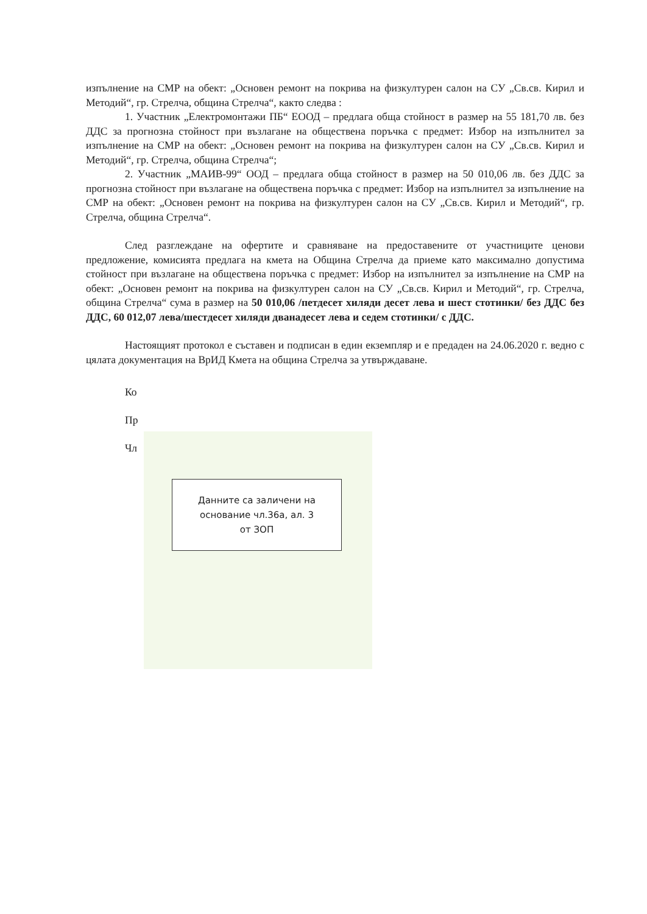изпълнение на СМР на обект: „Основен ремонт на покрива на физкултурен салон на СУ „Св.св. Кирил и Методий“, гр. Стрелча, община Стрелча“, както следва :
1. Участник „Електромонтажи ПБ“ ЕООД – предлага обща стойност в размер на 55 181,70 лв. без ДДС за прогнозна стойност при възлагане на обществена поръчка с предмет: Избор на изпълнител за изпълнение на СМР на обект: „Основен ремонт на покрива на физкултурен салон на СУ „Св.св. Кирил и Методий“, гр. Стрелча, община Стрелча“;
2. Участник „МАИВ-99“ ООД – предлага обща стойност в размер на 50 010,06 лв. без ДДС за прогнозна стойност при възлагане на обществена поръчка с предмет: Избор на изпълнител за изпълнение на СМР на обект: „Основен ремонт на покрива на физкултурен салон на СУ „Св.св. Кирил и Методий“, гр. Стрелча, община Стрелча“.
След разглеждане на офертите и сравняване на предоставените от участниците ценови предложение, комисията предлага на кмета на Община Стрелча да приеме като максимално допустима стойност при възлагане на обществена поръчка с предмет: Избор на изпълнител за изпълнение на СМР на обект: „Основен ремонт на покрива на физкултурен салон на СУ „Св.св. Кирил и Методий“, гр. Стрелча, община Стрелча“ сума в размер на 50 010,06 /петдесет хиляди десет лева и шест стотинки/ без ДДС без ДДС, 60 012,07 лева/шестдесет хиляди дванадесет лева и седем стотинки/ с ДДС.
Настоящият протокол е съставен и подписан в един екземпляр и е предаден на 24.06.2020 г. ведно с цялата документация на ВрИД Кмета на община Стрелча за утвърждаване.
Ко
Пр
Чл
Данните са заличени на
основание чл.36а, ал. 3
от ЗОП